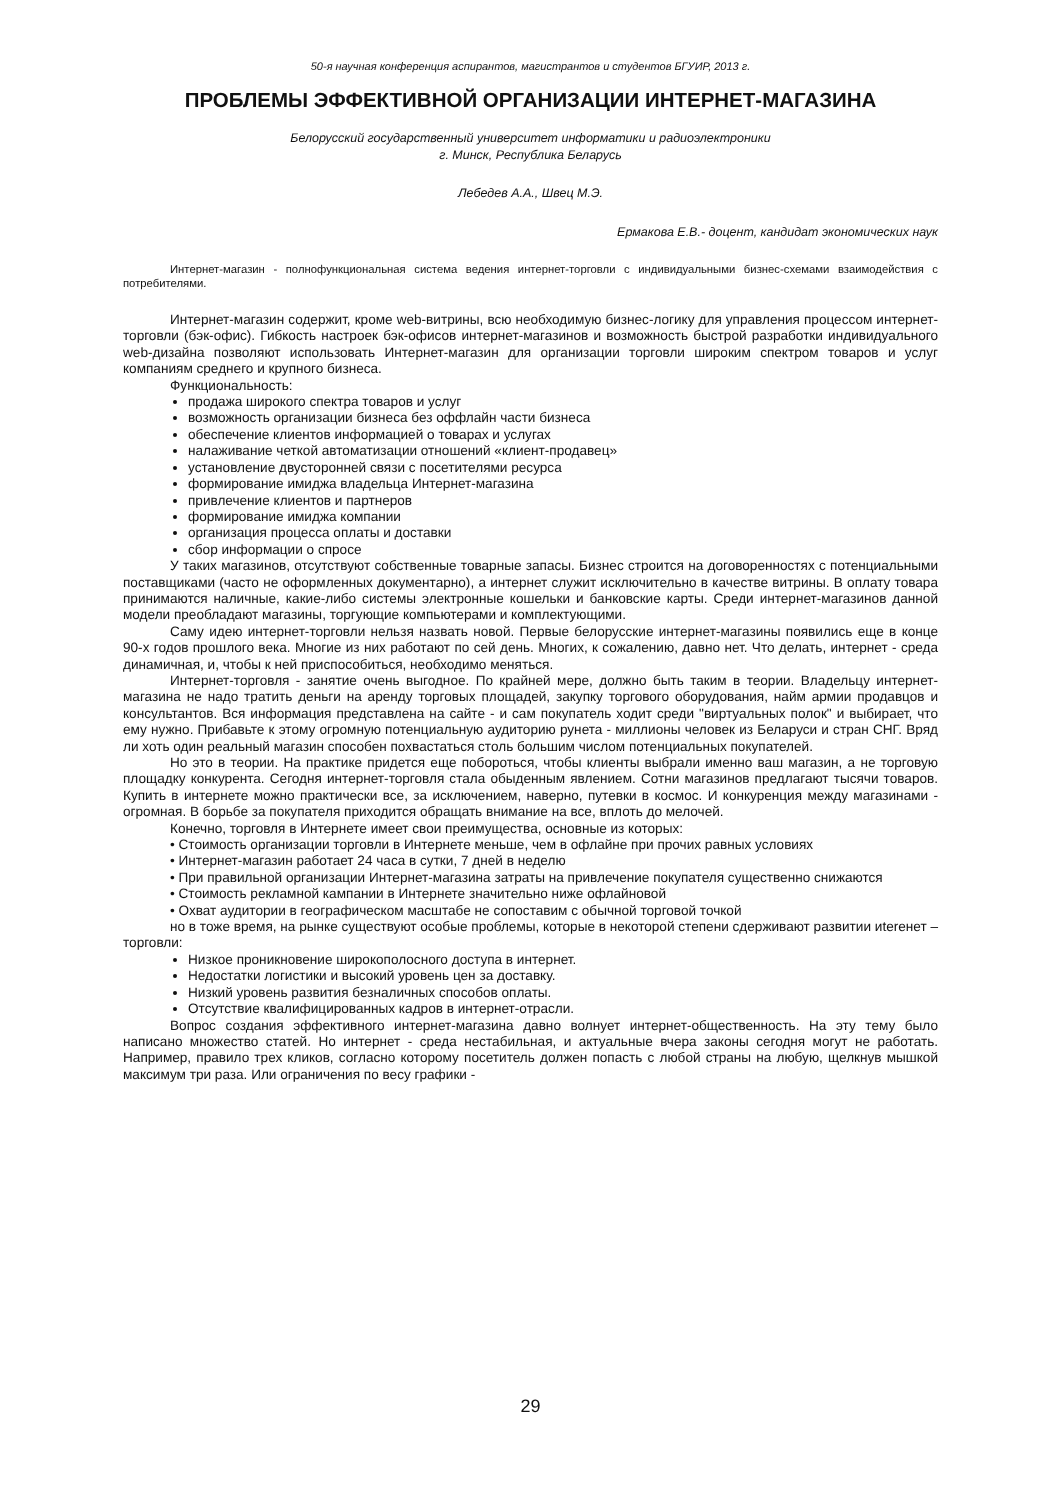50-я научная конференция аспирантов, магистрантов и студентов БГУИР, 2013 г.
ПРОБЛЕМЫ ЭФФЕКТИВНОЙ ОРГАНИЗАЦИИ ИНТЕРНЕТ-МАГАЗИНА
Белорусский государственный университет информатики и радиоэлектроники
г. Минск, Республика Беларусь
Лебедев А.А., Швец М.Э.
Ермакова Е.В.- доцент, кандидат экономических наук
Интернет-магазин - полнофункциональная система ведения интернет-торговли с индивидуальными бизнес-схемами взаимодействия с потребителями.
Интернет-магазин содержит, кроме web-витрины, всю необходимую бизнес-логику для управления процессом интернет-торговли (бэк-офис). Гибкость настроек бэк-офисов интернет-магазинов и возможность быстрой разработки индивидуального web-дизайна позволяют использовать Интернет-магазин для организации торговли широким спектром товаров и услуг компаниям среднего и крупного бизнеса.
Функциональность:
продажа широкого спектра товаров и услуг
возможность организации бизнеса без оффлайн части бизнеса
обеспечение клиентов информацией о товарах и услугах
налаживание четкой автоматизации отношений «клиент-продавец»
установление двусторонней связи с посетителями ресурса
формирование имиджа владельца Интернет-магазина
привлечение клиентов и партнеров
формирование имиджа компании
организация процесса оплаты и доставки
сбор информации о спросе
У таких магазинов, отсутствуют собственные товарные запасы. Бизнес строится на договоренностях с потенциальными поставщиками (часто не оформленных документарно), а интернет служит исключительно в качестве витрины. В оплату товара принимаются наличные, какие-либо системы электронные кошельки и банковские карты. Среди интернет-магазинов данной модели преобладают магазины, торгующие компьютерами и комплектующими.
Саму идею интернет-торговли нельзя назвать новой. Первые белорусские интернет-магазины появились еще в конце 90-х годов прошлого века. Многие из них работают по сей день. Многих, к сожалению, давно нет. Что делать, интернет - среда динамичная, и, чтобы к ней приспособиться, необходимо меняться.
Интернет-торговля - занятие очень выгодное. По крайней мере, должно быть таким в теории. Владельцу интернет-магазина не надо тратить деньги на аренду торговых площадей, закупку торгового оборудования, найм армии продавцов и консультантов. Вся информация представлена на сайте - и сам покупатель ходит среди "виртуальных полок" и выбирает, что ему нужно. Прибавьте к этому огромную потенциальную аудиторию рунета - миллионы человек из Беларуси и стран СНГ. Вряд ли хоть один реальный магазин способен похвастаться столь большим числом потенциальных покупателей.
Но это в теории. На практике придется еще побороться, чтобы клиенты выбрали именно ваш магазин, а не торговую площадку конкурента. Сегодня интернет-торговля стала обыденным явлением. Сотни магазинов предлагают тысячи товаров. Купить в интернете можно практически все, за исключением, наверно, путевки в космос. И конкуренция между магазинами - огромная. В борьбе за покупателя приходится обращать внимание на все, вплоть до мелочей.
Конечно, торговля в Интернете имеет свои преимущества, основные из которых:
• Стоимость организации торговли в Интернете меньше, чем в офлайне при прочих равных условиях
• Интернет-магазин работает 24 часа в сутки, 7 дней в неделю
• При правильной организации Интернет-магазина затраты на привлечение покупателя существенно снижаются
• Стоимость рекламной кампании в Интернете значительно ниже офлайновой
• Охват аудитории в географическом масштабе не сопоставим с обычной торговой точкой
но в тоже время, на рынке существуют особые проблемы, которые в некоторой степени сдерживают развитии иterенет – торговли:
Низкое проникновение широкополосного доступа в интернет.
Недостатки логистики и высокий уровень цен за доставку.
Низкий уровень развития безналичных способов оплаты.
Отсутствие квалифицированных кадров в интернет-отрасли.
Вопрос создания эффективного интернет-магазина давно волнует интернет-общественность. На эту тему было написано множество статей. Но интернет - среда нестабильная, и актуальные вчера законы сегодня могут не работать. Например, правило трех кликов, согласно которому посетитель должен попасть с любой страны на любую, щелкнув мышкой максимум три раза. Или ограничения по весу графики -
29